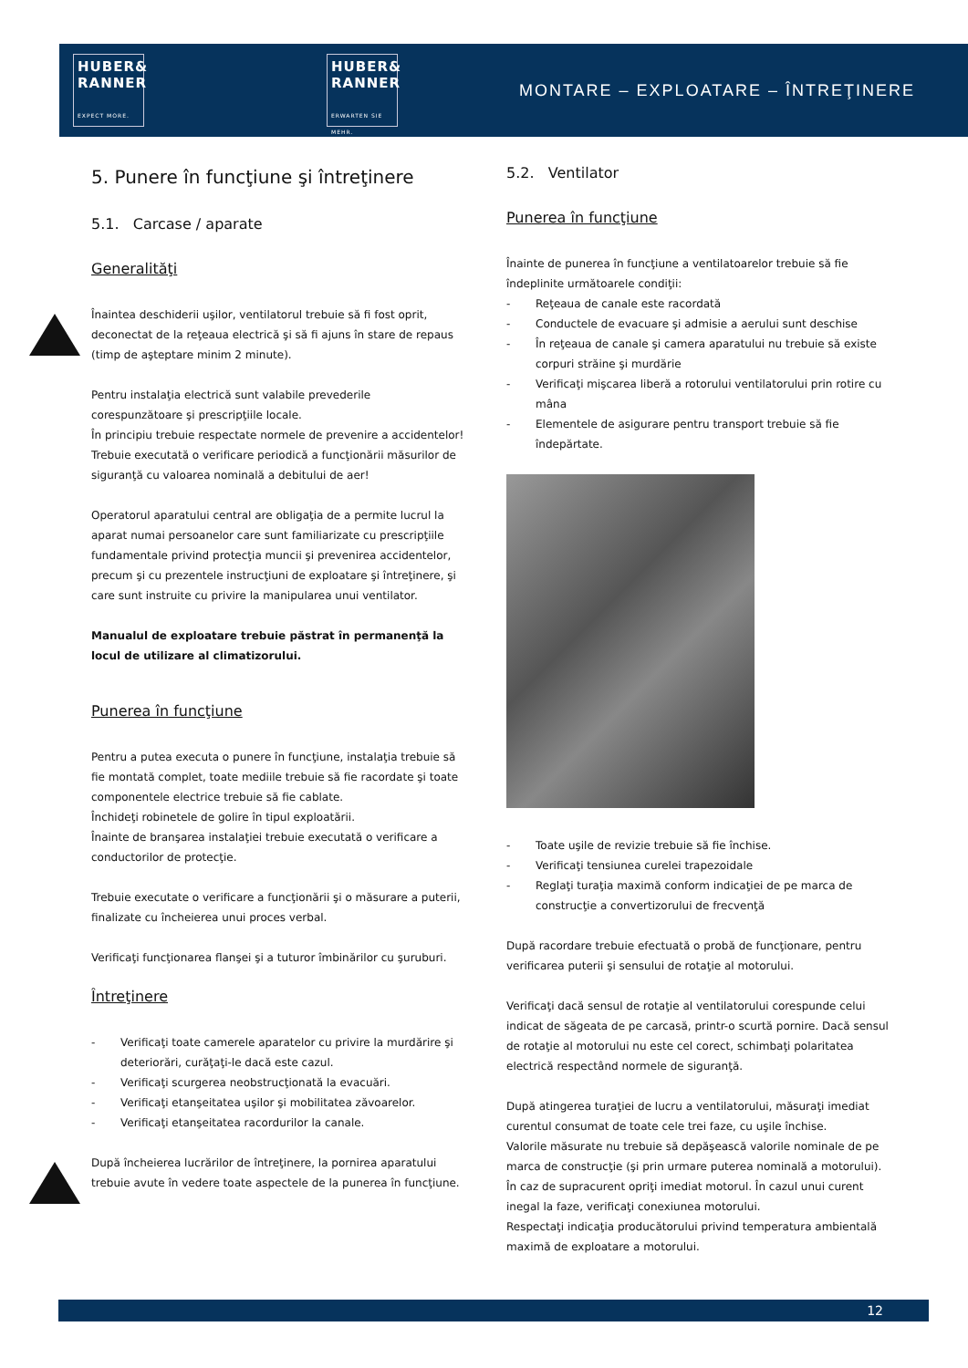HUBER&
RANNER
EXPECT MORE.
HUBER&
RANNER
ERWARTEN SIE MEHR.
MONTARE – EXPLOATARE – ÎNTREŢINERE
5. Punere în funcţiune şi întreţinere
5.1. Carcase / aparate
Generalităţi
Înaintea deschiderii uşilor, ventilatorul trebuie să fi fost oprit, deconectat de la reţeaua electrică şi să fi ajuns în stare de repaus (timp de aşteptare minim 2 minute).
Pentru instalaţia electrică sunt valabile prevederile corespunzătoare şi prescripţiile locale.
În principiu trebuie respectate normele de prevenire a accidentelor!
Trebuie executată o verificare periodică a funcţionării măsurilor de siguranţă cu valoarea nominală a debitului de aer!
Operatorul aparatului central are obligaţia de a permite lucrul la aparat numai persoanelor care sunt familiarizate cu prescripţiile fundamentale privind protecţia muncii şi prevenirea accidentelor, precum şi cu prezentele instrucţiuni de exploatare şi întreţinere, şi care sunt instruite cu privire la manipularea unui ventilator.
Manualul de exploatare trebuie păstrat în permanenţă la locul de utilizare al climatizorului.
Punerea în funcţiune
Pentru a putea executa o punere în funcţiune, instalaţia trebuie să fie montată complet, toate mediile trebuie să fie racordate şi toate componentele electrice trebuie să fie cablate.
Închideţi robinetele de golire în tipul exploatării.
Înainte de branşarea instalaţiei trebuie executată o verificare a conductorilor de protecţie.
Trebuie executate o verificare a funcţionării şi o măsurare a puterii, finalizate cu încheierea unui proces verbal.
Verificaţi funcţionarea flanşei şi a tuturor îmbinărilor cu şuruburi.
Întreţinere
- Verificaţi toate camerele aparatelor cu privire la murdărire şi deteriorări, curăţaţi-le dacă este cazul.
- Verificaţi scurgerea neobstrucţionată la evacuări.
- Verificaţi etanşeitatea uşilor şi mobilitatea zăvoarelor.
- Verificaţi etanşeitatea racordurilor la canale.
După încheierea lucrărilor de întreţinere, la pornirea aparatului trebuie avute în vedere toate aspectele de la punerea în funcţiune.
5.2. Ventilator
Punerea în funcţiune
Înainte de punerea în funcţiune a ventilatoarelor trebuie să fie îndeplinite următoarele condiţii:
- Reţeaua de canale este racordată
- Conductele de evacuare şi admisie a aerului sunt deschise
- În reţeaua de canale şi camera aparatului nu trebuie să existe corpuri străine şi murdărie
- Verificaţi mişcarea liberă a rotorului ventilatorului prin rotire cu mâna
- Elementele de asigurare pentru transport trebuie să fie îndepărtate.
- Toate uşile de revizie trebuie să fie închise.
- Verificaţi tensiunea curelei trapezoidale
- Reglaţi turaţia maximă conform indicaţiei de pe marca de construcţie a convertizorului de frecvenţă
După racordare trebuie efectuată o probă de funcţionare, pentru verificarea puterii şi sensului de rotaţie al motorului.
Verificaţi dacă sensul de rotaţie al ventilatorului corespunde celui indicat de săgeata de pe carcasă, printr-o scurtă pornire. Dacă sensul de rotaţie al motorului nu este cel corect, schimbaţi polaritatea electrică respectând normele de siguranţă.
După atingerea turaţiei de lucru a ventilatorului, măsuraţi imediat curentul consumat de toate cele trei faze, cu uşile închise.
Valorile măsurate nu trebuie să depăşească valorile nominale de pe marca de construcţie (şi prin urmare puterea nominală a motorului).
În caz de supracurent opriţi imediat motorul. În cazul unui curent inegal la faze, verificaţi conexiunea motorului.
Respectaţi indicaţia producătorului privind temperatura ambientală maximă de exploatare a motorului.
12